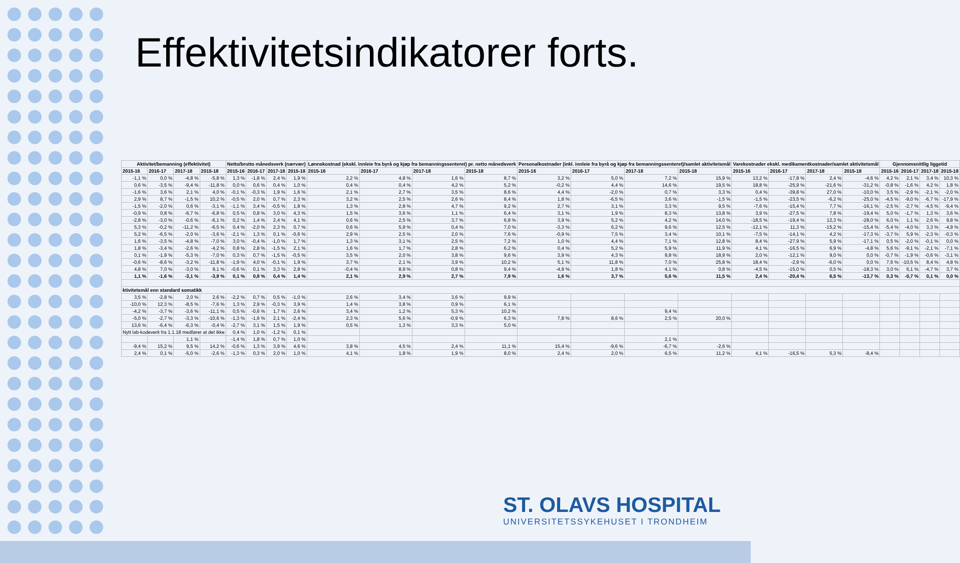Effektivitetsindikatorer forts.
| Aktivitet/bemanning (effektivitet) | | | | Netto/brutto månedsverk (nærvær) | | | | Lønnskostnad (ekskl. innleie fra byrå og kjøp fra bemanningssenteret) pr. netto månedsverk | | | | Personalkostnader (inkl. innleie fra byrå og kjøp fra bemanningssenteret)/samlet aktivitetsmål | | | | Varekostnader ekskl. medikamentkostnader/samlet aktivitetsmål | | | | Gjennomsnittlig liggetid | | | |
| --- | --- | --- | --- | --- | --- | --- | --- | --- | --- | --- | --- | --- | --- | --- | --- | --- | --- | --- | --- | --- | --- | --- | --- |
| 2015-16 | 2016-17 | 2017-18 | 2015-18 | 2015-16 | 2016-17 | 2017-18 | 2015-18 | 2015-16 | 2016-17 | 2017-18 | 2015-18 | 2015-16 | 2016-17 | 2017-18 | 2015-18 | 2015-16 | 2016-17 | 2017-18 | 2015-18 | 2015-16 | 2016-17 | 2017-18 | 2015-18 |
| -1,1 % | 0,0 % | -4,8 % | -5,8 % | 1,3 % | -1,8 % | 2,4 % | 1,9 % | 2,2 % | 4,8 % | 1,6 % | 8,7 % | 3,2 % | 5,0 % | 7,2 % | 15,9 % | 13,2 % | -17,8 % | 2,4 % | -4,6 % | 4,2 % | 2,1 % | 3,4 % | 10,3 % |
| 0,6 % | -3,5 % | -9,4 % | -11,8 % | 0,0 % | 0,6 % | 0,4 % | 1,0 % | 0,4 % | 0,4 % | 4,2 % | 5,2 % | -0,2 % | 4,4 % | 14,6 % | 19,5 % | 18,8 % | -25,9 % | -21,6 % | -31,2 % | -0,8 % | -1,6 % | 4,2 % | 1,8 % |
| -1,6 % | 3,6 % | 2,1 % | 4,0 % | -0,1 % | -0,3 % | 1,9 % | 1,6 % | 2,1 % | 2,7 % | 3,5 % | 8,6 % | 4,4 % | -2,0 % | 0,7 % | 3,3 % | 0,4 % | -39,8 % | 27,0 % | -10,0 % | 3,5 % | -2,9 % | -2,1 % | -2,0 % |
| 2,9 % | 8,7 % | -1,5 % | 10,2 % | -0,5 % | 2,0 % | 0,7 % | 2,3 % | 3,2 % | 2,5 % | 2,6 % | 8,4 % | 1,8 % | -6,5 % | 3,6 % | -1,5 % | -1,5 % | -23,5 % | -6,2 % | -25,0 % | -4,5 % | -9,0 % | -6,7 % | -17,9 % |
| -1,5 % | -2,0 % | 0,6 % | -3,1 % | -1,1 % | 3,4 % | -0,5 % | 1,8 % | 1,3 % | 2,8 % | 4,7 % | 9,2 % | 2,7 % | 3,1 % | 3,3 % | 9,5 % | -7,6 % | -15,4 % | 7,7 % | -16,1 % | -2,5 % | -2,7 % | -4,5 % | -9,4 % |
| -0,9 % | 0,8 % | -6,7 % | -6,8 % | 0,5 % | 0,8 % | 3,0 % | 4,3 % | 1,5 % | 3,6 % | 1,1 % | 6,4 % | 3,1 % | 1,9 % | 8,3 % | 13,8 % | 3,9 % | -27,5 % | 7,8 % | -19,4 % | 5,0 % | -1,7 % | 1,3 % | 3,6 % |
| -2,8 % | -3,0 % | -0,6 % | -6,1 % | 0,2 % | 1,4 % | 2,4 % | 4,1 % | 0,6 % | 2,5 % | 3,7 % | 6,8 % | 3,9 % | 5,2 % | 4,2 % | 14,0 % | -18,5 % | -19,4 % | 12,3 % | -28,0 % | 6,0 % | 1,1 % | 2,6 % | 9,8 % |
| 5,3 % | -0,2 % | -11,2 % | -6,5 % | 0,4 % | -2,0 % | 2,3 % | 0,7 % | 0,6 % | 5,9 % | 0,4 % | 7,0 % | -3,3 % | 6,2 % | 9,6 % | 12,5 % | -12,1 % | 11,3 % | -15,2 % | -15,4 % | -5,4 % | -4,0 % | 3,3 % | -4,9 % |
| 5,2 % | -6,5 % | -2,0 % | -3,6 % | -2,1 % | 1,3 % | 0,1 % | -0,6 % | 2,9 % | 2,5 % | 2,0 % | 7,6 % | -0,9 % | 7,5 % | 3,4 % | 10,1 % | -7,5 % | -14,1 % | 4,2 % | -17,3 % | -3,7 % | 5,9 % | -2,3 % | -0,3 % |
| 1,6 % | -3,5 % | -4,8 % | -7,0 % | 3,0 % | -0,4 % | -1,0 % | 1,7 % | 1,3 % | 3,1 % | 2,5 % | 7,2 % | 1,0 % | 4,4 % | 7,1 % | 12,8 % | 8,4 % | -27,9 % | 5,9 % | -17,1 % | 0,5 % | -2,0 % | -0,1 % | 0,0 % |
| 1,8 % | -3,4 % | -2,6 % | -4,2 % | 0,8 % | 2,8 % | -1,5 % | 2,1 % | 1,6 % | 1,7 % | 2,8 % | 6,2 % | 0,4 % | 5,2 % | 5,9 % | 11,9 % | 4,1 % | -16,5 % | 6,9 % | -4,8 % | 5,6 % | -9,1 % | -2,1 % | -7,1 % |
| 0,1 % | -1,9 % | -5,3 % | -7,0 % | 0,3 % | 0,7 % | -1,5 % | -0,5 % | 3,5 % | 2,0 % | 3,8 % | 9,6 % | 3,9 % | 4,3 % | 9,8 % | 18,9 % | 2,0 % | -12,1 % | 9,0 % | 0,0 % | -0,7 % | -1,9 % | -0,6 % | -3,1 % |
| -0,6 % | -8,6 % | -3,2 % | -11,8 % | -1,9 % | 4,0 % | -0,1 % | 1,9 % | 3,7 % | 2,1 % | 3,9 % | 10,2 % | 5,1 % | 11,8 % | 7,0 % | 25,8 % | 18,4 % | -2,9 % | -6,0 % | 0,0 % | 7,6 % | -10,5 % | 8,4 % | 4,8 % |
| 4,8 % | 7,0 % | -3,0 % | 9,1 % | -0,6 % | 0,1 % | 3,3 % | 2,8 % | -0,4 % | 8,9 % | 0,8 % | 9,4 % | -4,9 % | 1,8 % | 4,1 % | 0,8 % | -4,5 % | -15,0 % | 0,5 % | -18,3 % | 3,0 % | 6,1 % | -4,7 % | 3,7 % |
| 1,1 % | -1,6 % | -3,1 % | -3,8 % | 0,1 % | 0,8 % | 0,4 % | 1,4 % | 2,1 % | 2,9 % | 2,7 % | 7,9 % | 1,6 % | 3,7 % | 5,6 % | 11,5 % | 2,4 % | -20,4 % | 6,5 % | -13,7 % | 0,3 % | -0,7 % | 0,1 % | 0,0 % |
| ktivitetsmål enn standard somatikk | | | | | | | | | | | | | | | | | | | | | | | |
| 3,5 % | -2,8 % | 2,0 % | 2,6 % | -2,2 % | 0,7 % | 0,5 % | -1,0 % | 2,6 % | 3,4 % | 3,6 % | 9,9 % | | | | | | | | | | | | |
| -10,0 % | 12,3 % | -8,5 % | -7,6 % | 1,3 % | 2,9 % | -0,3 % | 3,9 % | 1,4 % | 3,8 % | 0,9 % | 6,1 % | | | | | | | | | | | | |
| -4,2 % | -3,7 % | -3,6 % | -11,1 % | 0,5 % | -0,6 % | 1,7 % | 2,6 % | 3,4 % | 1,2 % | 5,3 % | 10,2 % | | | 9,4 % | | | | | | | | | |
| -5,0 % | -2,7 % | -3,3 % | -10,6 % | -1,3 % | -1,6 % | 2,1 % | -2,4 % | 2,3 % | 5,6 % | -0,9 % | 6,3 % | 7,8 % | 8,6 % | 2,5 % | 20,0 % | | | | | | | | |
| 13,6 % | -6,4 % | -6,3 % | -0,4 % | -2,7 % | 3,1 % | 1,5 % | 1,9 % | 0,5 % | 1,3 % | 3,3 % | 5,0 % | | | | | | | | | | | | |
| Nytt lab-kodeverk fra 1.1.18 medfører at det ikke | | | | 0,4 % | 1,0 % | -1,2 % | 0,1 % | | | | | | | | | | | | | | | | |
| | | 1,1 % | | -1,4 % | 1,8 % | 0,7 % | 1,0 % | | | | | | | 2,1 % | | | | | | | | | |
| -9,4 % | 15,2 % | 9,5 % | 14,2 % | -0,6 % | 1,3 % | 3,9 % | 4,6 % | 3,8 % | 4,5 % | 2,4 % | 11,1 % | 15,4 % | -9,6 % | -6,7 % | -2,6 % | | | | | | | | |
| 2,4 % | 0,1 % | -5,0 % | -2,6 % | -1,3 % | 0,3 % | 2,0 % | 1,0 % | 4,1 % | 1,8 % | 1,9 % | 8,0 % | 2,4 % | 2,0 % | 6,5 % | 11,2 % | 4,1 % | -16,5 % | 5,3 % | -8,4 % | | | | |
ST. OLAVS HOSPITAL
UNIVERSITETSSYKEHUSET I TRONDHEIM